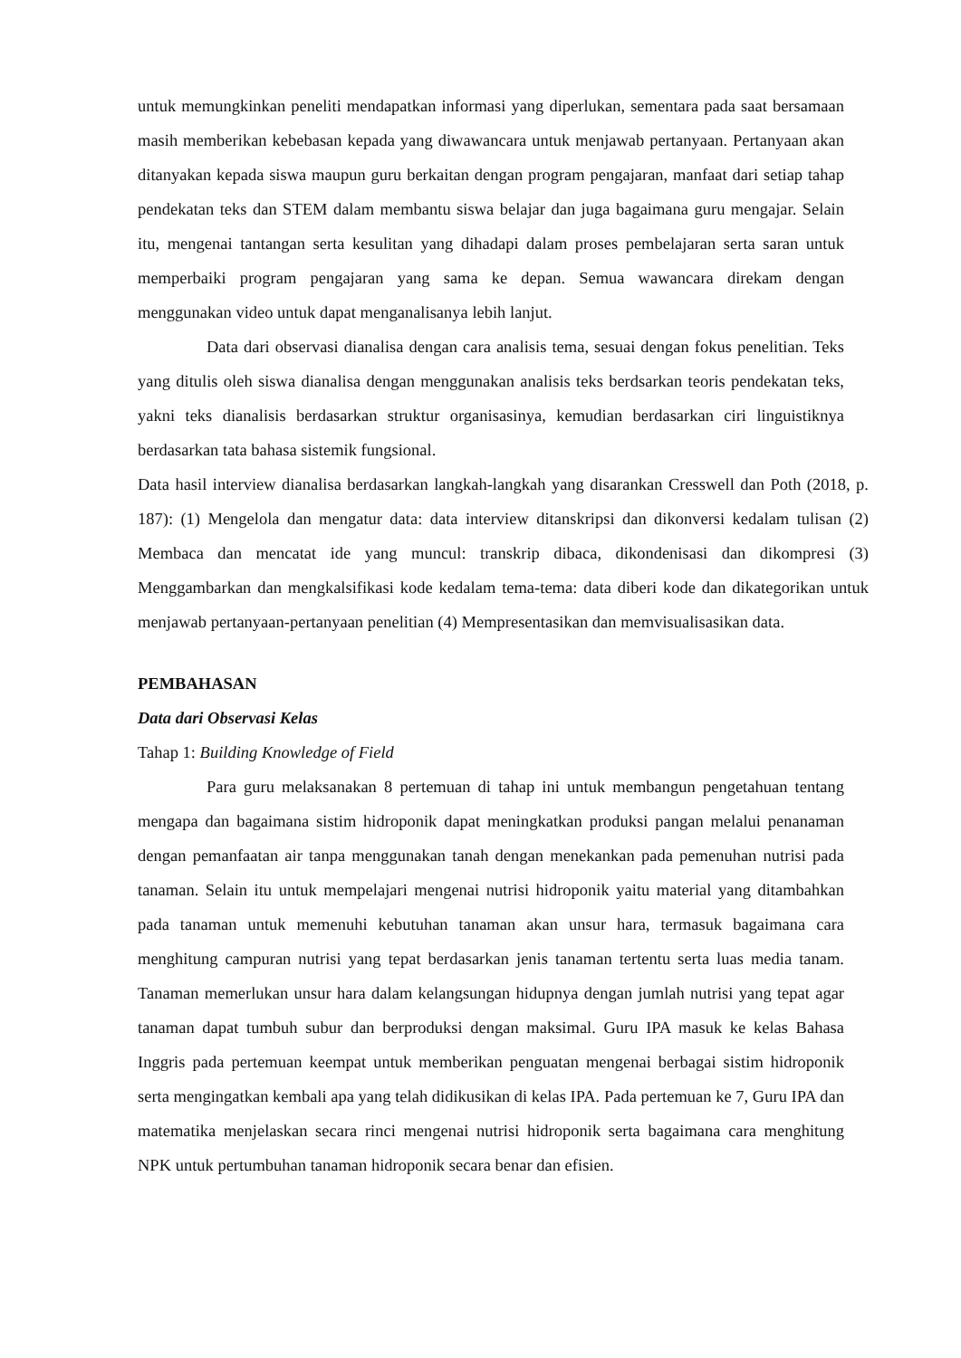untuk memungkinkan peneliti mendapatkan informasi yang diperlukan, sementara pada saat bersamaan masih memberikan kebebasan kepada yang diwawancara untuk menjawab pertanyaan. Pertanyaan akan ditanyakan kepada siswa maupun guru berkaitan dengan program pengajaran, manfaat dari setiap tahap pendekatan teks dan STEM dalam membantu siswa belajar dan juga bagaimana guru mengajar. Selain itu, mengenai tantangan serta kesulitan yang dihadapi dalam proses pembelajaran serta saran untuk memperbaiki program pengajaran yang sama ke depan. Semua wawancara direkam dengan menggunakan video untuk dapat menganalisanya lebih lanjut.
Data dari observasi dianalisa dengan cara analisis tema, sesuai dengan fokus penelitian. Teks yang ditulis oleh siswa dianalisa dengan menggunakan analisis teks berdsarkan teoris pendekatan teks, yakni teks dianalisis berdasarkan struktur organisasinya, kemudian berdasarkan ciri linguistiknya berdasarkan tata bahasa sistemik fungsional.
Data hasil interview dianalisa berdasarkan langkah-langkah yang disarankan Cresswell dan Poth (2018, p. 187): (1) Mengelola dan mengatur data: data interview ditanskripsi dan dikonversi kedalam tulisan (2) Membaca dan mencatat ide yang muncul: transkrip dibaca, dikondenisasi dan dikompresi (3) Menggambarkan dan mengkalsifikasi kode kedalam tema-tema: data diberi kode dan dikategorikan untuk menjawab pertanyaan-pertanyaan penelitian (4) Mempresentasikan dan memvisualisasikan data.
PEMBAHASAN
Data dari Observasi Kelas
Tahap 1: Building Knowledge of Field
Para guru melaksanakan 8 pertemuan di tahap ini untuk membangun pengetahuan tentang mengapa dan bagaimana sistim hidroponik dapat meningkatkan produksi pangan melalui penanaman dengan pemanfaatan air tanpa menggunakan tanah dengan menekankan pada pemenuhan nutrisi pada tanaman. Selain itu untuk mempelajari mengenai nutrisi hidroponik yaitu material yang ditambahkan pada tanaman untuk memenuhi kebutuhan tanaman akan unsur hara, termasuk bagaimana cara menghitung campuran nutrisi yang tepat berdasarkan jenis tanaman tertentu serta luas media tanam. Tanaman memerlukan unsur hara dalam kelangsungan hidupnya dengan jumlah nutrisi yang tepat agar tanaman dapat tumbuh subur dan berproduksi dengan maksimal. Guru IPA masuk ke kelas Bahasa Inggris pada pertemuan keempat untuk memberikan penguatan mengenai berbagai sistim hidroponik serta mengingatkan kembali apa yang telah didikusikan di kelas IPA. Pada pertemuan ke 7, Guru IPA dan matematika menjelaskan secara rinci mengenai nutrisi hidroponik serta bagaimana cara menghitung NPK untuk pertumbuhan tanaman hidroponik secara benar dan efisien.